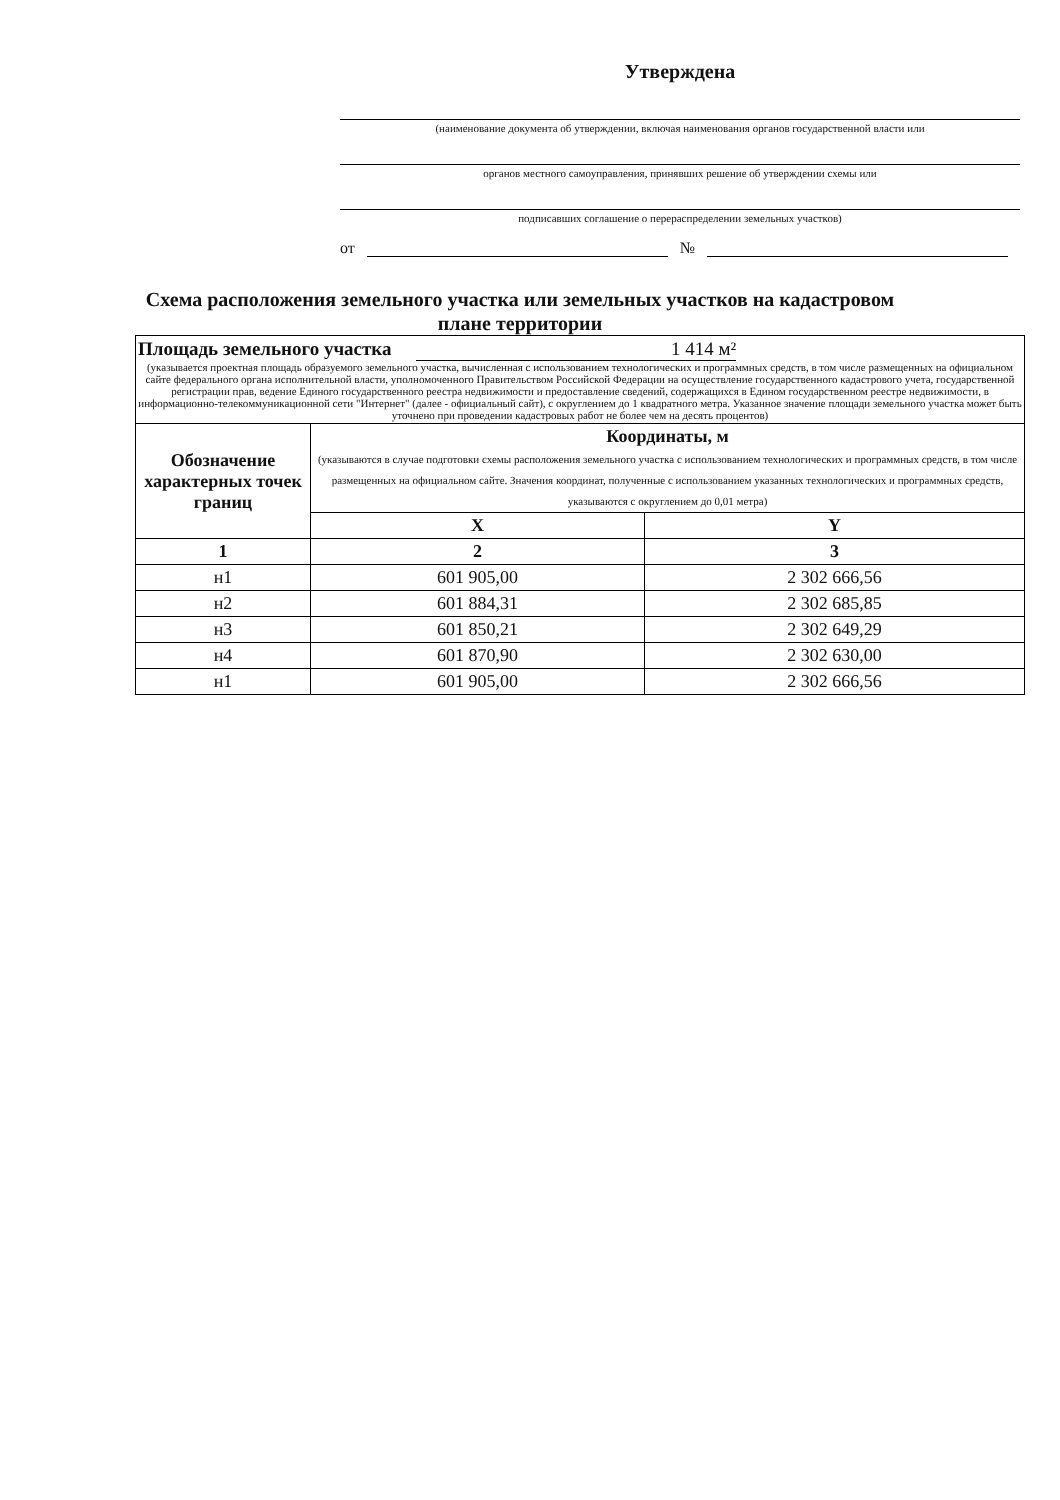Утверждена
(наименование документа об утверждении, включая наименования органов государственной власти или
органов местного самоуправления, принявших решение об утверждении схемы или
подписавших соглашение о перераспределении земельных участков)
от №
Схема расположения земельного участка или земельных участков на кадастровом плане территории
| Площадь земельного участка 1 414 м² (указывается проектная площадь образуемого земельного участка, вычисленная с использованием технологических и программных средств, в том числе размещенных на официальном сайте федерального органа исполнительной власти, уполномоченного Правительством Российской Федерации на осуществление государственного кадастрового учета, государственной регистрации прав, ведение Единого государственного реестра недвижимости и предоставление сведений, содержащихся в Едином государственном реестре недвижимости, в информационно-телекоммуникационной сети "Интернет" (далее - официальный сайт), с округлением до 1 квадратного метра. Указанное значение площади земельного участка может быть уточнено при проведении кадастровых работ не более чем на десять процентов) | | |
| Обозначение характерных точек границ | Координаты, м (указываются в случае подготовки схемы расположения земельного участка с использованием технологических и программных средств, в том числе размещенных на официальном сайте. Значения координат, полученные с использованием указанных технологических и программных средств, указываются с округлением до 0,01 метра) | |
| | X | Y |
| 1 | 2 | 3 |
| н1 | 601 905,00 | 2 302 666,56 |
| н2 | 601 884,31 | 2 302 685,85 |
| н3 | 601 850,21 | 2 302 649,29 |
| н4 | 601 870,90 | 2 302 630,00 |
| н1 | 601 905,00 | 2 302 666,56 |